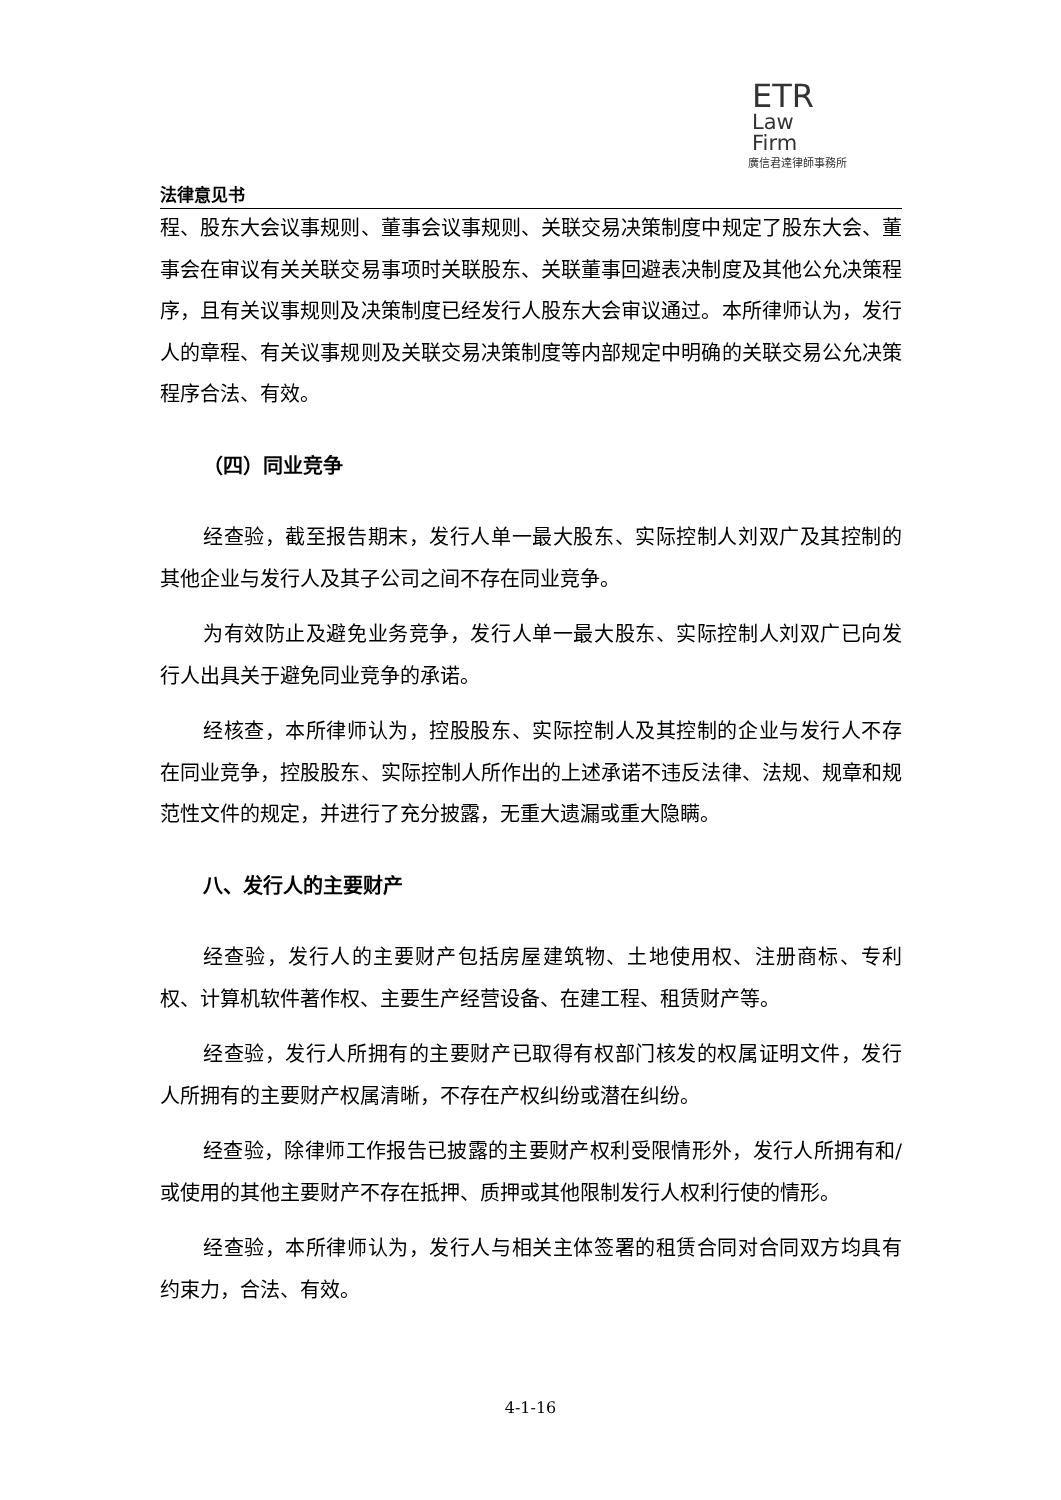ETR
Law
Firm
廣信君達律師事務所
法律意见书
程、股东大会议事规则、董事会议事规则、关联交易决策制度中规定了股东大会、董事会在审议有关关联交易事项时关联股东、关联董事回避表决制度及其他公允决策程序，且有关议事规则及决策制度已经发行人股东大会审议通过。本所律师认为，发行人的章程、有关议事规则及关联交易决策制度等内部规定中明确的关联交易公允决策程序合法、有效。
（四）同业竞争
经查验，截至报告期末，发行人单一最大股东、实际控制人刘双广及其控制的其他企业与发行人及其子公司之间不存在同业竞争。
为有效防止及避免业务竞争，发行人单一最大股东、实际控制人刘双广已向发行人出具关于避免同业竞争的承诺。
经核查，本所律师认为，控股股东、实际控制人及其控制的企业与发行人不存在同业竞争，控股股东、实际控制人所作出的上述承诺不违反法律、法规、规章和规范性文件的规定，并进行了充分披露，无重大遗漏或重大隐瞒。
八、发行人的主要财产
经查验，发行人的主要财产包括房屋建筑物、土地使用权、注册商标、专利权、计算机软件著作权、主要生产经营设备、在建工程、租赁财产等。
经查验，发行人所拥有的主要财产已取得有权部门核发的权属证明文件，发行人所拥有的主要财产权属清晰，不存在产权纠纷或潜在纠纷。
经查验，除律师工作报告已披露的主要财产权利受限情形外，发行人所拥有和/或使用的其他主要财产不存在抵押、质押或其他限制发行人权利行使的情形。
经查验，本所律师认为，发行人与相关主体签署的租赁合同对合同双方均具有约束力，合法、有效。
4-1-16